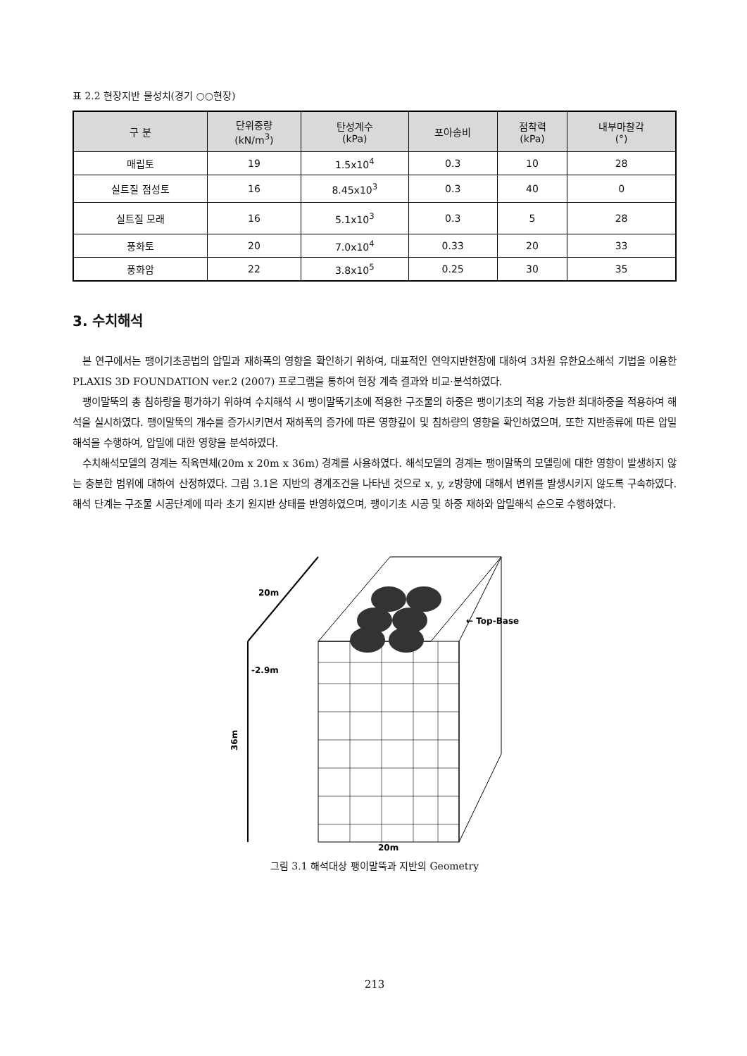표 2.2 현장지반 물성치(경기 ○○현장)
| 구 분 | 단위중량 (kN/m<sup>3</sup>) | 탄성계수 (kPa) | 포아송비 | 점착력 (kPa) | 내부마찰각 (°) |
| --- | --- | --- | --- | --- | --- |
| 매립토 | 19 | 1.5x10<sup>4</sup> | 0.3 | 10 | 28 |
| 실트질 점성토 | 16 | 8.45x10<sup>3</sup> | 0.3 | 40 | 0 |
| 실트질 모래 | 16 | 5.1x10<sup>3</sup> | 0.3 | 5 | 28 |
| 풍화토 | 20 | 7.0x10<sup>4</sup> | 0.33 | 20 | 33 |
| 풍화암 | 22 | 3.8x10<sup>5</sup> | 0.25 | 30 | 35 |
3. 수치해석
본 연구에서는 팽이기초공법의 압밀과 재하폭의 영향을 확인하기 위하여, 대표적인 연약지반현장에 대하여 3차원 유한요소해석 기법을 이용한 PLAXIS 3D FOUNDATION ver.2 (2007) 프로그램을 통하여 현장 계측 결과와 비교·분석하였다.
팽이말뚝의 총 침하량을 평가하기 위하여 수치해석 시 팽이말뚝기초에 적용한 구조물의 하중은 팽이기초의 적용 가능한 최대하중을 적용하여 해석을 실시하였다. 팽이말뚝의 개수를 증가시키면서 재하폭의 증가에 따른 영향깊이 및 침하량의 영향을 확인하였으며, 또한 지반종류에 따른 압밀해석을 수행하여, 압밀에 대한 영향을 분석하였다.
수치해석모델의 경계는 직육면체(20m x 20m x 36m) 경계를 사용하였다. 해석모델의 경계는 팽이말뚝의 모델링에 대한 영향이 발생하지 않는 충분한 범위에 대하여 산정하였다. 그림 3.1은 지반의 경계조건을 나타낸 것으로 x, y, z방향에 대해서 변위를 발생시키지 않도록 구속하였다. 해석 단계는 구조물 시공단계에 따라 초기 원지반 상태를 반영하였으며, 팽이기초 시공 및 하중 재하와 압밀해석 순으로 수행하였다.
20m
-2.9m
36m
20m
← Top-Base
그림 3.1 해석대상 팽이말뚝과 지반의 Geometry
213